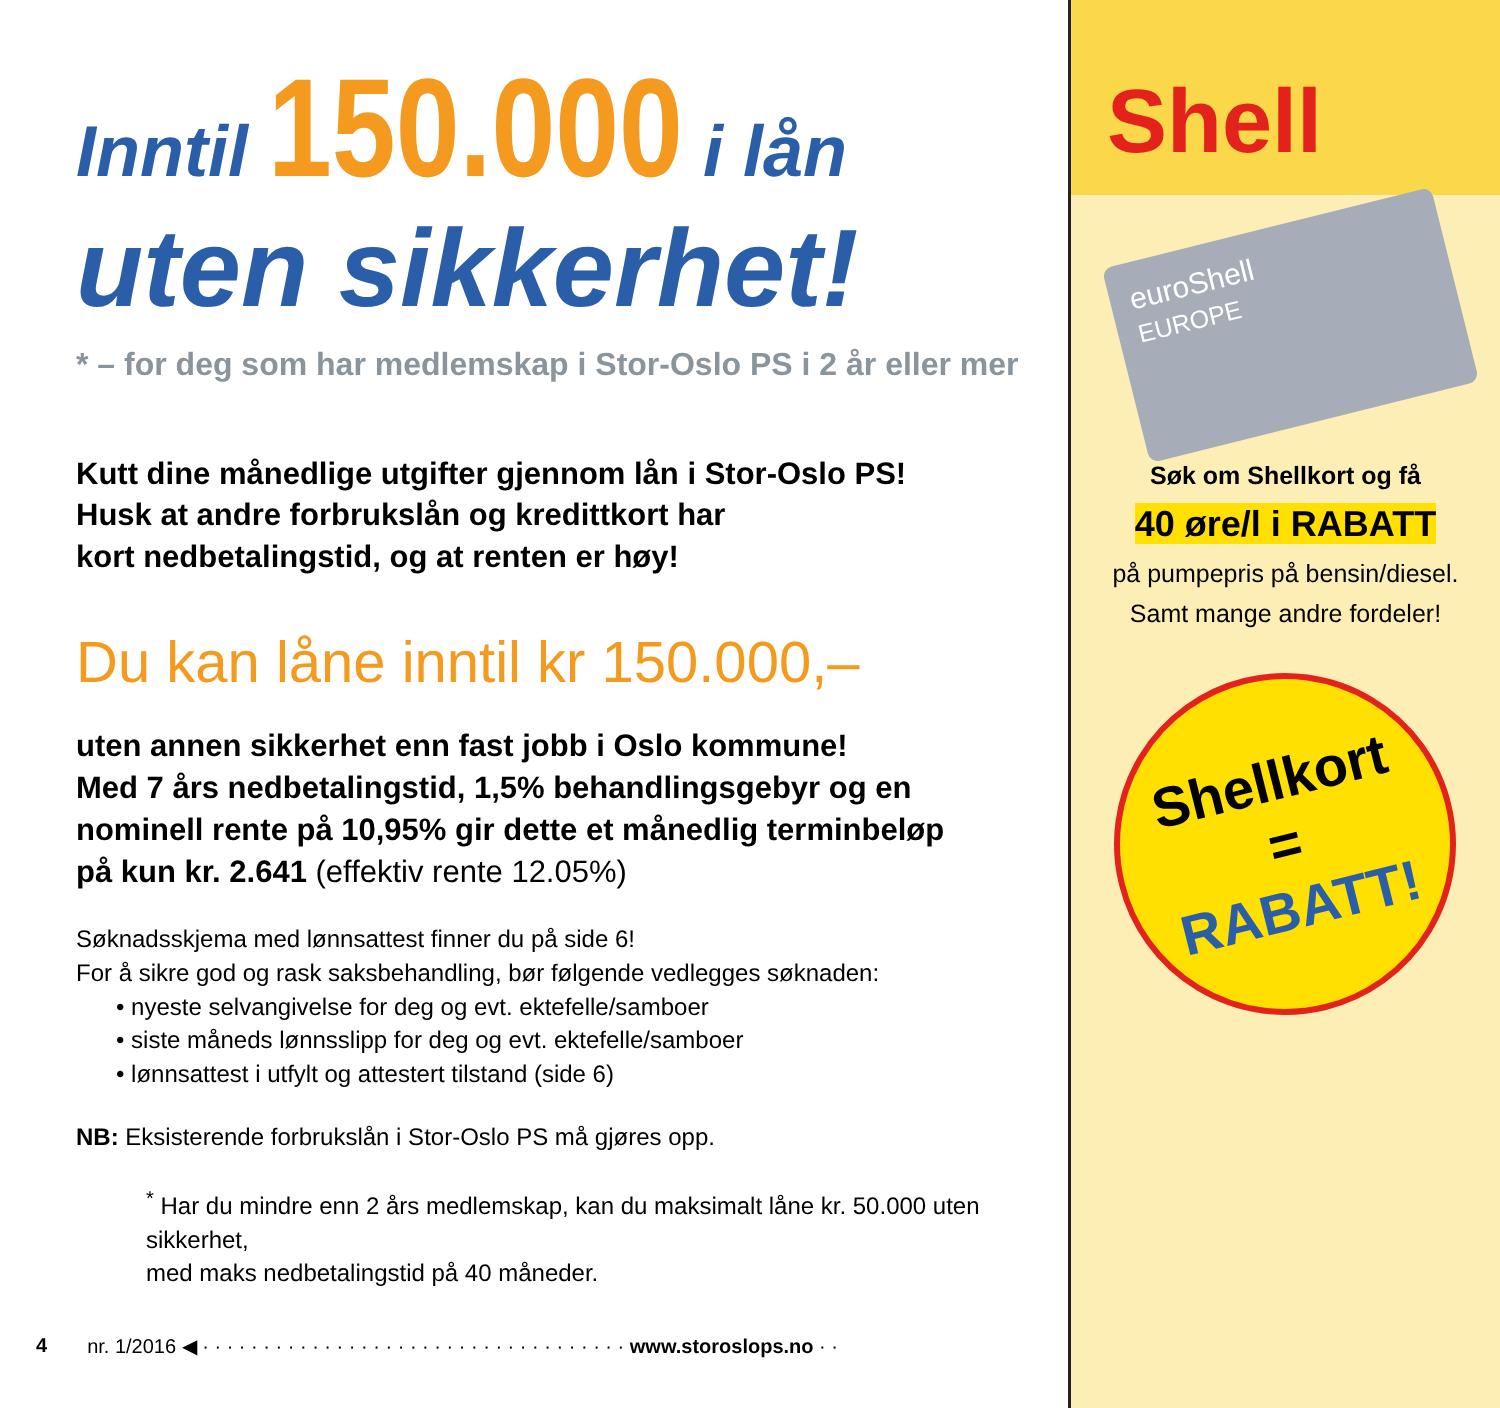Inntil 150.000 i lån
uten sikkerhet!
* – for deg som har medlemskap i Stor-Oslo PS i 2 år eller mer
Kutt dine månedlige utgifter gjennom lån i Stor-Oslo PS!
Husk at andre forbrukslån og kredittkort har
kort nedbetalingstid, og at renten er høy!
Du kan låne inntil kr 150.000,–
uten annen sikkerhet enn fast jobb i Oslo kommune!
Med 7 års nedbetalingstid, 1,5% behandlingsgebyr og en
nominell rente på 10,95% gir dette et månedlig terminbeløp
på kun kr. 2.641 (effektiv rente 12.05%)
Søknadsskjema med lønnsattest finner du på side 6!
For å sikre god og rask saksbehandling, bør følgende vedlegges søknaden:
• nyeste selvangivelse for deg og evt. ektefelle/samboer
• siste måneds lønnsslipp for deg og evt. ektefelle/samboer
• lønnsattest i utfylt og attestert tilstand (side 6)
NB: Eksisterende forbrukslån i Stor-Oslo PS må gjøres opp.
<sup>*</sup> Har du mindre enn 2 års medlemskap, kan du maksimalt låne kr. 50.000 uten sikkerhet,
med maks nedbetalingstid på 40 måneder.
4 nr. 1/2016 ◀ · · · · · · · · · · · · · · · · · · · · · · · · · · · · · · · · · · · www.storoslops.no · ·
Shell
euroShell
EUROPE
Søk om Shellkort og få
40 øre/l i RABATT
på pumpepris på bensin/diesel.
Samt mange andre fordeler!
Shellkort
=
RABATT!